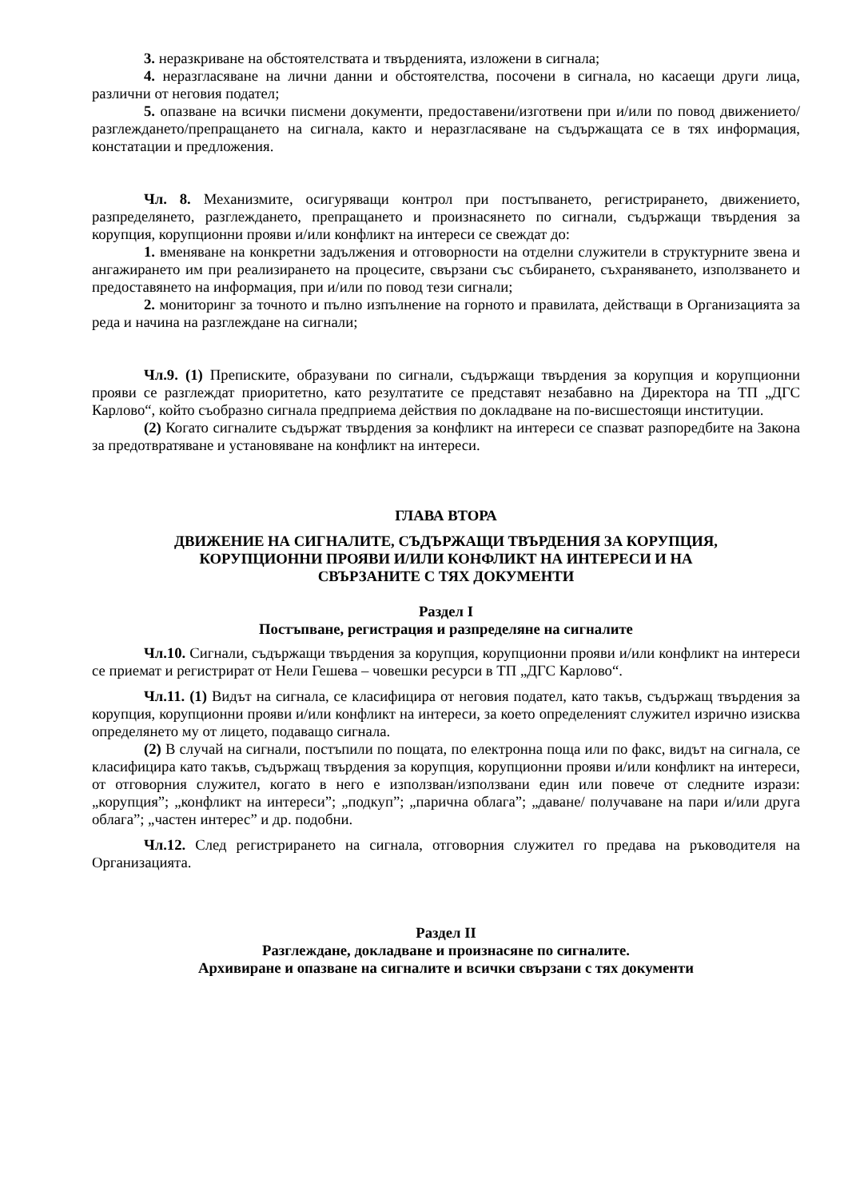3. неразкриване на обстоятелствата и твърденията, изложени в сигнала;
4. неразгласяване на лични данни и обстоятелства, посочени в сигнала, но касаещи други лица, различни от неговия подател;
5. опазване на всички писмени документи, предоставени/изготвени при и/или по повод движението/разглеждането/препращането на сигнала, както и неразгласяване на съдържащата се в тях информация, констатации и предложения.
Чл. 8. Механизмите, осигуряващи контрол при постъпването, регистрирането, движението, разпределянето, разглеждането, препращането и произнасянето по сигнали, съдържащи твърдения за корупция, корупционни прояви и/или конфликт на интереси се свеждат до:
1. вменяване на конкретни задължения и отговорности на отделни служители в структурните звена и ангажирането им при реализирането на процесите, свързани със събирането, съхраняването, използването и предоставянето на информация, при и/или по повод тези сигнали;
2. мониторинг за точното и пълно изпълнение на горното и правилата, действащи в Организацията за реда и начина на разглеждане на сигнали;
Чл.9. (1) Преписките, образувани по сигнали, съдържащи твърдения за корупция и корупционни прояви се разглеждат приоритетно, като резултатите се представят незабавно на Директора на ТП „ДГС Карлово“, който съобразно сигнала предприема действия по докладване на по-висшестоящи институции.
(2) Когато сигналите съдържат твърдения за конфликт на интереси се спазват разпоредбите на Закона за предотвратяване и установяване на конфликт на интереси.
ГЛАВА ВТОРА
ДВИЖЕНИЕ НА СИГНАЛИТЕ, СЪДЪРЖАЩИ ТВЪРДЕНИЯ ЗА КОРУПЦИЯ,
КОРУПЦИОННИ ПРОЯВИ И/ИЛИ КОНФЛИКТ НА ИНТЕРЕСИ И НА
СВЪРЗАНИТЕ С ТЯХ ДОКУМЕНТИ
Раздел I
Постъпване, регистрация и разпределяне на сигналите
Чл.10. Сигнали, съдържащи твърдения за корупция, корупционни прояви и/или конфликт на интереси се приемат и регистрират от Нели Гешева – човешки ресурси в ТП „ДГС Карлово“.
Чл.11. (1) Видът на сигнала, се класифицира от неговия подател, като такъв, съдържащ твърдения за корупция, корупционни прояви и/или конфликт на интереси, за което определеният служител изрично изисква определянето му от лицето, подаващо сигнала.
(2) В случай на сигнали, постъпили по пощата, по електронна поща или по факс, видът на сигнала, се класифицира като такъв, съдържащ твърдения за корупция, корупционни прояви и/или конфликт на интереси, от отговорния служител, когато в него е използван/използвани един или повече от следните изрази: „корупция”; „конфликт на интереси”; „подкуп”; „парична облага”; „даване/ получаване на пари и/или друга облага”; „частен интерес” и др. подобни.
Чл.12. След регистрирането на сигнала, отговорния служител го предава на ръководителя на Организацията.
Раздел II
Разглеждане, докладване и произнасяне по сигналите.
Архивиране и опазване на сигналите и всички свързани с тях документи